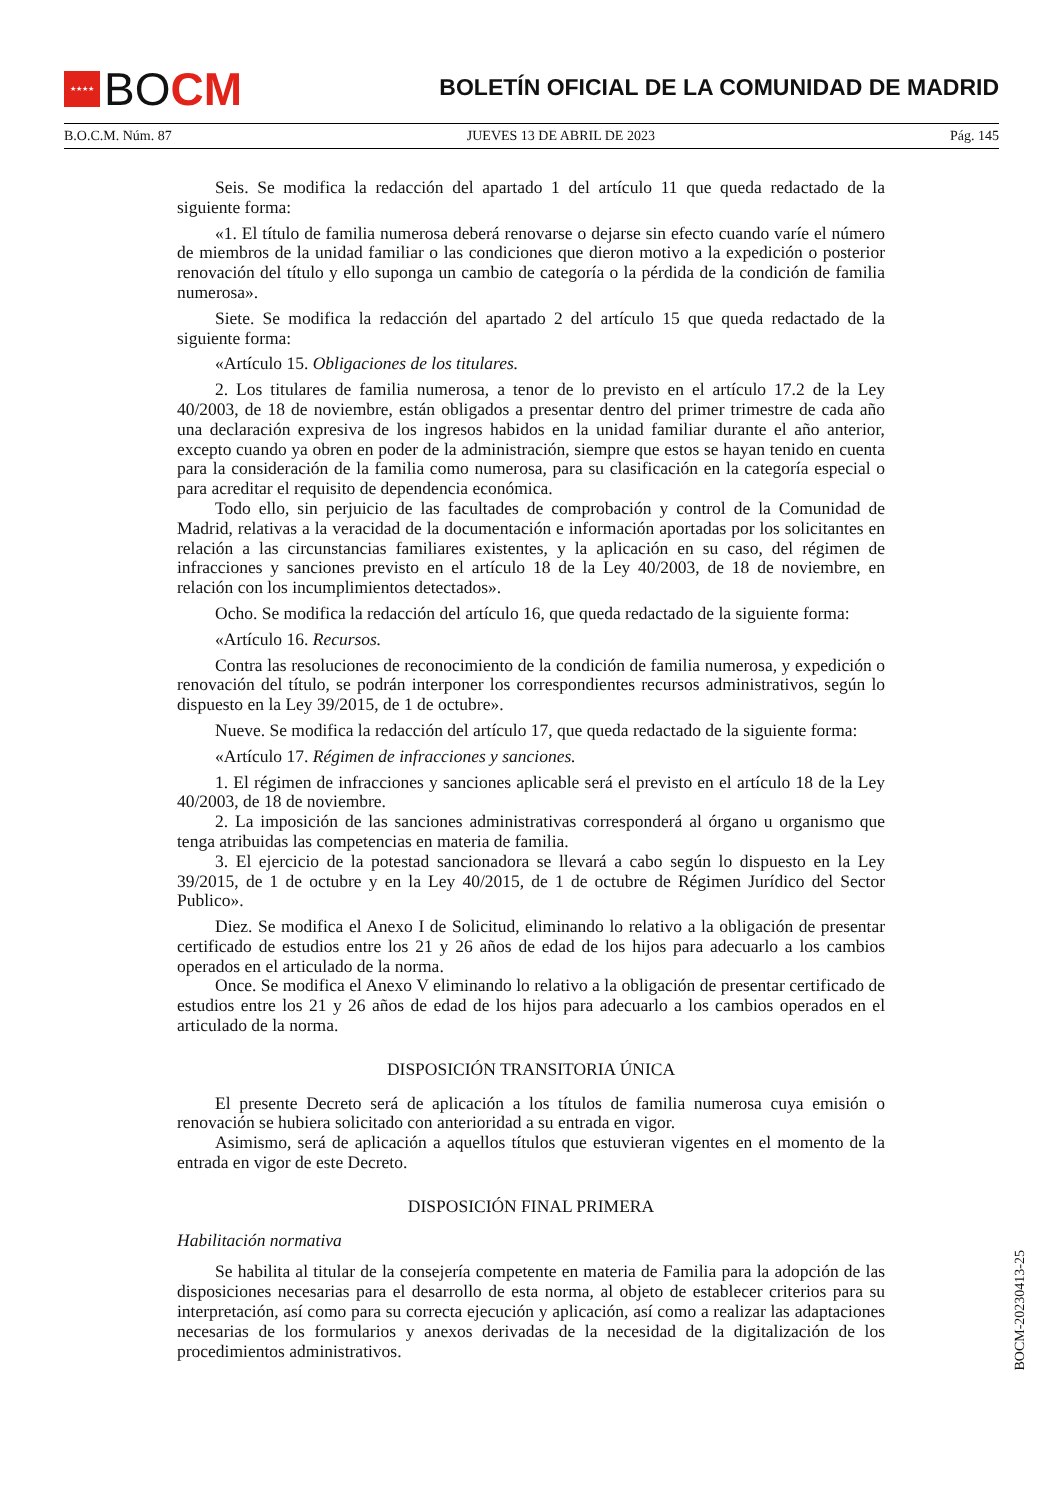★★★★
BO CM
BOLETÍN OFICIAL DE LA COMUNIDAD DE MADRID
B.O.C.M. Núm. 87 JUEVES 13 DE ABRIL DE 2023 Pág. 145
Seis. Se modifica la redacción del apartado 1 del artículo 11 que queda redactado de la siguiente forma:
«1. El título de familia numerosa deberá renovarse o dejarse sin efecto cuando varíe el número de miembros de la unidad familiar o las condiciones que dieron motivo a la expedición o posterior renovación del título y ello suponga un cambio de categoría o la pérdida de la condición de familia numerosa».
Siete. Se modifica la redacción del apartado 2 del artículo 15 que queda redactado de la siguiente forma:
«Artículo 15. Obligaciones de los titulares.
2. Los titulares de familia numerosa, a tenor de lo previsto en el artículo 17.2 de la Ley 40/2003, de 18 de noviembre, están obligados a presentar dentro del primer trimestre de cada año una declaración expresiva de los ingresos habidos en la unidad familiar durante el año anterior, excepto cuando ya obren en poder de la administración, siempre que estos se hayan tenido en cuenta para la consideración de la familia como numerosa, para su clasificación en la categoría especial o para acreditar el requisito de dependencia económica.
Todo ello, sin perjuicio de las facultades de comprobación y control de la Comunidad de Madrid, relativas a la veracidad de la documentación e información aportadas por los solicitantes en relación a las circunstancias familiares existentes, y la aplicación en su caso, del régimen de infracciones y sanciones previsto en el artículo 18 de la Ley 40/2003, de 18 de noviembre, en relación con los incumplimientos detectados».
Ocho. Se modifica la redacción del artículo 16, que queda redactado de la siguiente forma:
«Artículo 16. Recursos.
Contra las resoluciones de reconocimiento de la condición de familia numerosa, y expedición o renovación del título, se podrán interponer los correspondientes recursos administrativos, según lo dispuesto en la Ley 39/2015, de 1 de octubre».
Nueve. Se modifica la redacción del artículo 17, que queda redactado de la siguiente forma:
«Artículo 17. Régimen de infracciones y sanciones.
1. El régimen de infracciones y sanciones aplicable será el previsto en el artículo 18 de la Ley 40/2003, de 18 de noviembre.
2. La imposición de las sanciones administrativas corresponderá al órgano u organismo que tenga atribuidas las competencias en materia de familia.
3. El ejercicio de la potestad sancionadora se llevará a cabo según lo dispuesto en la Ley 39/2015, de 1 de octubre y en la Ley 40/2015, de 1 de octubre de Régimen Jurídico del Sector Publico».
Diez. Se modifica el Anexo I de Solicitud, eliminando lo relativo a la obligación de presentar certificado de estudios entre los 21 y 26 años de edad de los hijos para adecuarlo a los cambios operados en el articulado de la norma.
Once. Se modifica el Anexo V eliminando lo relativo a la obligación de presentar certificado de estudios entre los 21 y 26 años de edad de los hijos para adecuarlo a los cambios operados en el articulado de la norma.
DISPOSICIÓN TRANSITORIA ÚNICA
El presente Decreto será de aplicación a los títulos de familia numerosa cuya emisión o renovación se hubiera solicitado con anterioridad a su entrada en vigor.
Asimismo, será de aplicación a aquellos títulos que estuvieran vigentes en el momento de la entrada en vigor de este Decreto.
DISPOSICIÓN FINAL PRIMERA
Habilitación normativa
Se habilita al titular de la consejería competente en materia de Familia para la adopción de las disposiciones necesarias para el desarrollo de esta norma, al objeto de establecer criterios para su interpretación, así como para su correcta ejecución y aplicación, así como a realizar las adaptaciones necesarias de los formularios y anexos derivadas de la necesidad de la digitalización de los procedimientos administrativos.
BOCM-20230413-25